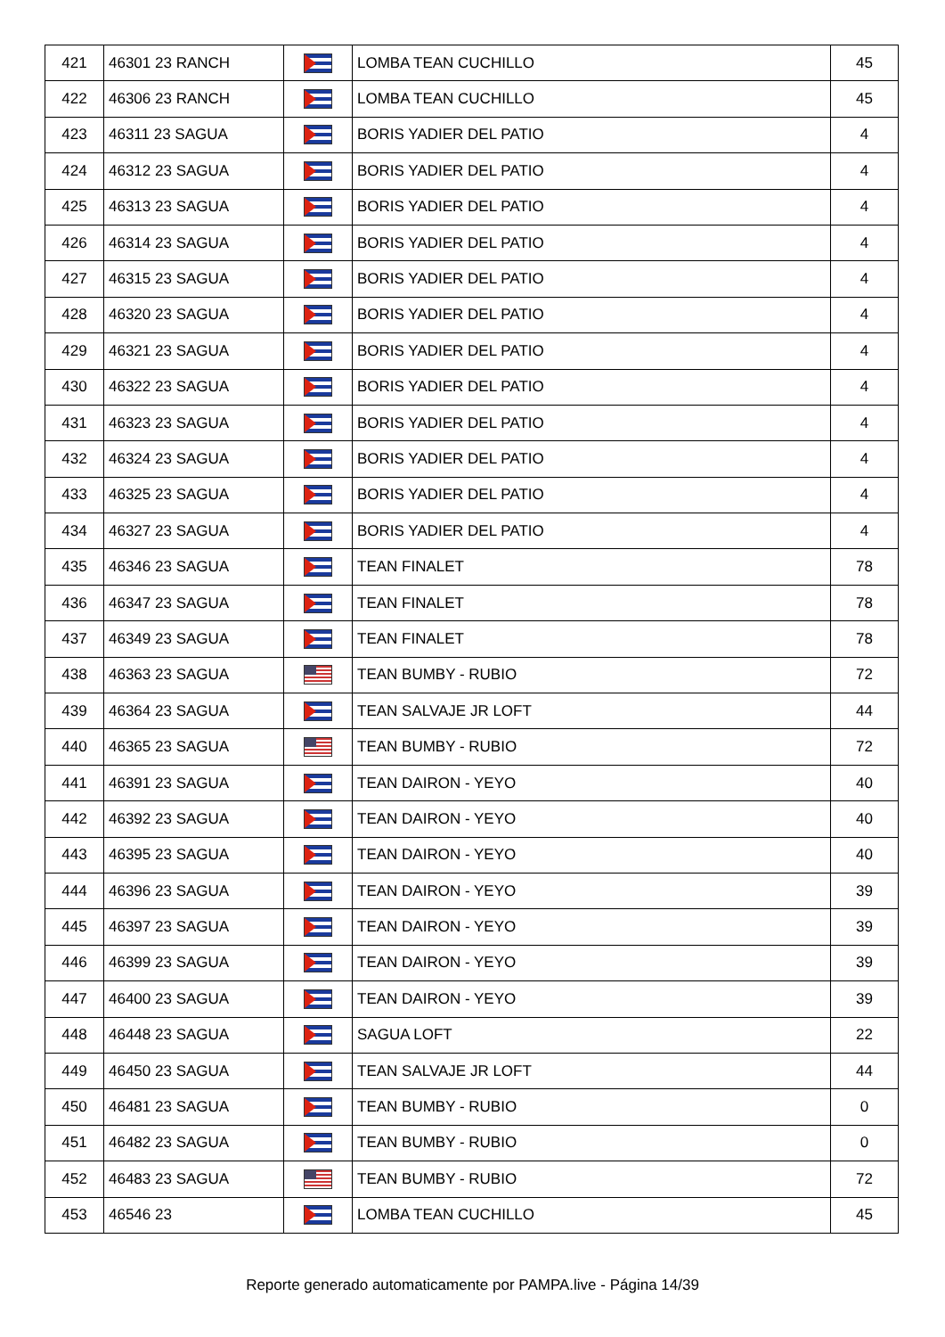| 421 | 46301 23 RANCH | | LOMBA TEAN CUCHILLO | 45 |
| 422 | 46306 23 RANCH | | LOMBA TEAN CUCHILLO | 45 |
| 423 | 46311 23 SAGUA | | BORIS YADIER DEL PATIO | 4 |
| 424 | 46312 23 SAGUA | | BORIS YADIER DEL PATIO | 4 |
| 425 | 46313 23 SAGUA | | BORIS YADIER DEL PATIO | 4 |
| 426 | 46314 23 SAGUA | | BORIS YADIER DEL PATIO | 4 |
| 427 | 46315 23 SAGUA | | BORIS YADIER DEL PATIO | 4 |
| 428 | 46320 23 SAGUA | | BORIS YADIER DEL PATIO | 4 |
| 429 | 46321 23 SAGUA | | BORIS YADIER DEL PATIO | 4 |
| 430 | 46322 23 SAGUA | | BORIS YADIER DEL PATIO | 4 |
| 431 | 46323 23 SAGUA | | BORIS YADIER DEL PATIO | 4 |
| 432 | 46324 23 SAGUA | | BORIS YADIER DEL PATIO | 4 |
| 433 | 46325 23 SAGUA | | BORIS YADIER DEL PATIO | 4 |
| 434 | 46327 23 SAGUA | | BORIS YADIER DEL PATIO | 4 |
| 435 | 46346 23 SAGUA | | TEAN FINALET | 78 |
| 436 | 46347 23 SAGUA | | TEAN FINALET | 78 |
| 437 | 46349 23 SAGUA | | TEAN FINALET | 78 |
| 438 | 46363 23 SAGUA | | TEAN BUMBY - RUBIO | 72 |
| 439 | 46364 23 SAGUA | | TEAN SALVAJE JR LOFT | 44 |
| 440 | 46365 23 SAGUA | | TEAN BUMBY - RUBIO | 72 |
| 441 | 46391 23 SAGUA | | TEAN DAIRON - YEYO | 40 |
| 442 | 46392 23 SAGUA | | TEAN DAIRON - YEYO | 40 |
| 443 | 46395 23 SAGUA | | TEAN DAIRON - YEYO | 40 |
| 444 | 46396 23 SAGUA | | TEAN DAIRON - YEYO | 39 |
| 445 | 46397 23 SAGUA | | TEAN DAIRON - YEYO | 39 |
| 446 | 46399 23 SAGUA | | TEAN DAIRON - YEYO | 39 |
| 447 | 46400 23 SAGUA | | TEAN DAIRON - YEYO | 39 |
| 448 | 46448 23 SAGUA | | SAGUA LOFT | 22 |
| 449 | 46450 23 SAGUA | | TEAN SALVAJE JR LOFT | 44 |
| 450 | 46481 23 SAGUA | | TEAN BUMBY - RUBIO | 0 |
| 451 | 46482 23 SAGUA | | TEAN BUMBY - RUBIO | 0 |
| 452 | 46483 23 SAGUA | | TEAN BUMBY - RUBIO | 72 |
| 453 | 46546 23 | | LOMBA TEAN CUCHILLO | 45 |
Reporte generado automaticamente por PAMPA.live - Página 14/39